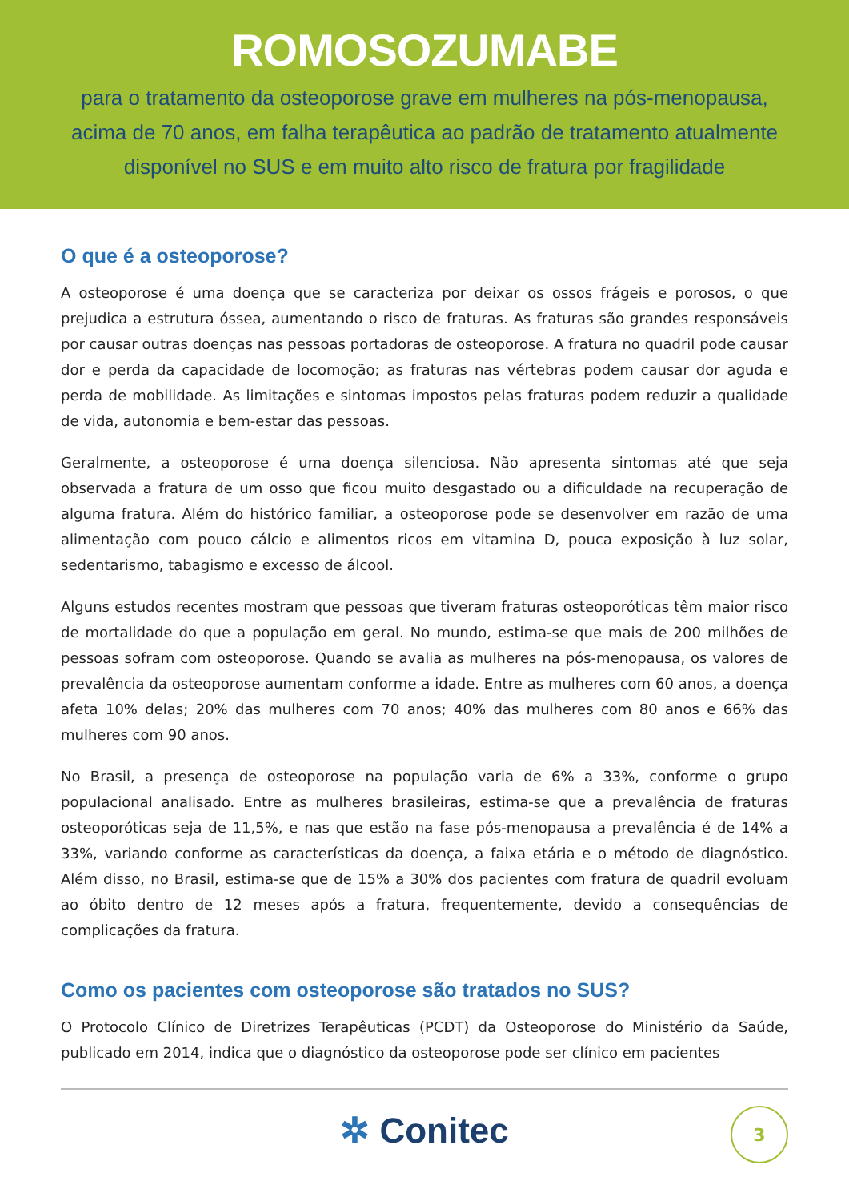ROMOSOZUMABE
para o tratamento da osteoporose grave em mulheres na pós-menopausa, acima de 70 anos, em falha terapêutica ao padrão de tratamento atualmente disponível no SUS e em muito alto risco de fratura por fragilidade
O que é a osteoporose?
A osteoporose é uma doença que se caracteriza por deixar os ossos frágeis e porosos, o que prejudica a estrutura óssea, aumentando o risco de fraturas. As fraturas são grandes responsáveis por causar outras doenças nas pessoas portadoras de osteoporose. A fratura no quadril pode causar dor e perda da capacidade de locomoção; as fraturas nas vértebras podem causar dor aguda e perda de mobilidade. As limitações e sintomas impostos pelas fraturas podem reduzir a qualidade de vida, autonomia e bem-estar das pessoas.
Geralmente, a osteoporose é uma doença silenciosa. Não apresenta sintomas até que seja observada a fratura de um osso que ficou muito desgastado ou a dificuldade na recuperação de alguma fratura. Além do histórico familiar, a osteoporose pode se desenvolver em razão de uma alimentação com pouco cálcio e alimentos ricos em vitamina D, pouca exposição à luz solar, sedentarismo, tabagismo e excesso de álcool.
Alguns estudos recentes mostram que pessoas que tiveram fraturas osteoporóticas têm maior risco de mortalidade do que a população em geral. No mundo, estima-se que mais de 200 milhões de pessoas sofram com osteoporose. Quando se avalia as mulheres na pós-menopausa, os valores de prevalência da osteoporose aumentam conforme a idade. Entre as mulheres com 60 anos, a doença afeta 10% delas; 20% das mulheres com 70 anos; 40% das mulheres com 80 anos e 66% das mulheres com 90 anos.
No Brasil, a presença de osteoporose na população varia de 6% a 33%, conforme o grupo populacional analisado. Entre as mulheres brasileiras, estima-se que a prevalência de fraturas osteoporóticas seja de 11,5%, e nas que estão na fase pós-menopausa a prevalência é de 14% a 33%, variando conforme as características da doença, a faixa etária e o método de diagnóstico. Além disso, no Brasil, estima-se que de 15% a 30% dos pacientes com fratura de quadril evoluam ao óbito dentro de 12 meses após a fratura, frequentemente, devido a consequências de complicações da fratura.
Como os pacientes com osteoporose são tratados no SUS?
O Protocolo Clínico de Diretrizes Terapêuticas (PCDT) da Osteoporose do Ministério da Saúde, publicado em 2014, indica que o diagnóstico da osteoporose pode ser clínico em pacientes
✲ Conitec
3